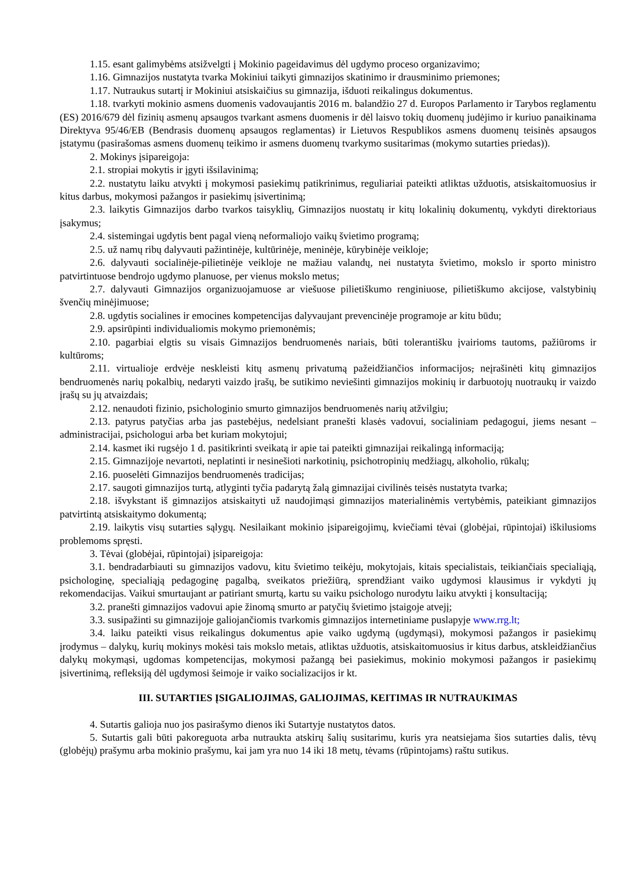1.15. esant galimybėms atsižvelgti į Mokinio pageidavimus dėl ugdymo proceso organizavimo;
1.16. Gimnazijos nustatyta tvarka Mokiniui taikyti gimnazijos skatinimo ir drausminimo priemones;
1.17. Nutraukus sutartį ir Mokiniui atsiskaičius su gimnazija, išduoti reikalingus dokumentus.
1.18. tvarkyti mokinio asmens duomenis vadovaujantis 2016 m. balandžio 27 d. Europos Parlamento ir Tarybos reglamentu (ES) 2016/679 dėl fizinių asmenų apsaugos tvarkant asmens duomenis ir dėl laisvo tokių duomenų judėjimo ir kuriuo panaikinama Direktyva 95/46/EB (Bendrasis duomenų apsaugos reglamentas) ir Lietuvos Respublikos asmens duomenų teisinės apsaugos įstatymu (pasirašomas asmens duomenų teikimo ir asmens duomenų tvarkymo susitarimas (mokymo sutarties priedas)).
2. Mokinys įsipareigoja:
2.1. stropiai mokytis ir įgyti išsilavinimą;
2.2. nustatytu laiku atvykti į mokymosi pasiekimų patikrinimus, reguliariai pateikti atliktas užduotis, atsiskaitomuosius ir kitus darbus, mokymosi pažangos ir pasiekimų įsivertinimą;
2.3. laikytis Gimnazijos darbo tvarkos taisyklių, Gimnazijos nuostatų ir kitų lokalinių dokumentų, vykdyti direktoriaus įsakymus;
2.4. sistemingai ugdytis bent pagal vieną neformaliojo vaikų švietimo programą;
2.5. už namų ribų dalyvauti pažintinėje, kultūrinėje, meninėje, kūrybinėje veikloje;
2.6. dalyvauti socialinėje-pilietinėje veikloje ne mažiau valandų, nei nustatyta švietimo, mokslo ir sporto ministro patvirtintuose bendrojo ugdymo planuose, per vienus mokslo metus;
2.7. dalyvauti Gimnazijos organizuojamuose ar viešuose pilietiškumo renginiuose, pilietiškumo akcijose, valstybinių švenčių minėjimuose;
2.8. ugdytis socialines ir emocines kompetencijas dalyvaujant prevencinėje programoje ar kitu būdu;
2.9. apsirūpinti individualiomis mokymo priemonėmis;
2.10. pagarbiai elgtis su visais Gimnazijos bendruomenės nariais, būti tolerantišku įvairioms tautoms, pažiūroms ir kultūroms;
2.11. virtualioje erdvėje neskleisti kitų asmenų privatumą pažeidžiančios informacijos, neįrašinėti kitų gimnazijos bendruomenės narių pokalbių, nedaryti vaizdo įrašų, be sutikimo neviešinti gimnazijos mokinių ir darbuotojų nuotraukų ir vaizdo įrašų su jų atvaizdais;
2.12. nenaudoti fizinio, psichologinio smurto gimnazijos bendruomenės narių atžvilgiu;
2.13. patyrus patyčias arba jas pastebėjus, nedelsiant pranešti klasės vadovui, socialiniam pedagogui, jiems nesant – administracijai, psichologui arba bet kuriam mokytojui;
2.14. kasmet iki rugsėjo 1 d. pasitikrinti sveikatą ir apie tai pateikti gimnazijai reikalingą informaciją;
2.15. Gimnazijoje nevartoti, neplatinti ir nesinešioti narkotinių, psichotropinių medžiagų, alkoholio, rūkalų;
2.16. puoselėti Gimnazijos bendruomenės tradicijas;
2.17. saugoti gimnazijos turtą, atlyginti tyčia padarytą žalą gimnazijai civilinės teisės nustatyta tvarka;
2.18. išvykstant iš gimnazijos atsiskaityti už naudojimąsi gimnazijos materialinėmis vertybėmis, pateikiant gimnazijos patvirtintą atsiskaitymo dokumentą;
2.19. laikytis visų sutarties sąlygų. Nesilaikant mokinio įsipareigojimų, kviečiami tėvai (globėjai, rūpintojai) iškilusioms problemoms spręsti.
3. Tėvai (globėjai, rūpintojai) įsipareigoja:
3.1. bendradarbiauti su gimnazijos vadovu, kitu švietimo teikėju, mokytojais, kitais specialistais, teikiančiais specialiąją, psichologinę, specialiąją pedagoginę pagalbą, sveikatos priežiūrą, sprendžiant vaiko ugdymosi klausimus ir vykdyti jų rekomendacijas. Vaikui smurtaujant ar patiriant smurtą, kartu su vaiku psichologo nurodytu laiku atvykti į konsultaciją;
3.2. pranešti gimnazijos vadovui apie žinomą smurto ar patyčių švietimo įstaigoje atvejį;
3.3. susipažinti su gimnazijoje galiojančiomis tvarkomis gimnazijos internetiniame puslapyje www.rrg.lt;
3.4. laiku pateikti visus reikalingus dokumentus apie vaiko ugdymą (ugdymąsi), mokymosi pažangos ir pasiekimų įrodymus – dalykų, kurių mokinys mokėsi tais mokslo metais, atliktas užduotis, atsiskaitomuosius ir kitus darbus, atskleidžiančius dalykų mokymąsi, ugdomas kompetencijas, mokymosi pažangą bei pasiekimus, mokinio mokymosi pažangos ir pasiekimų įsivertinimą, refleksiją dėl ugdymosi šeimoje ir vaiko socializacijos ir kt.
III. SUTARTIES ĮSIGALIOJIMAS, GALIOJIMAS, KEITIMAS IR NUTRAUKIMAS
4. Sutartis galioja nuo jos pasirašymo dienos iki Sutartyje nustatytos datos.
5. Sutartis gali būti pakoreguota arba nutraukta atskirų šalių susitarimu, kuris yra neatsiejama šios sutarties dalis, tėvų (globėjų) prašymu arba mokinio prašymu, kai jam yra nuo 14 iki 18 metų, tėvams (rūpintojams) raštu sutikus.